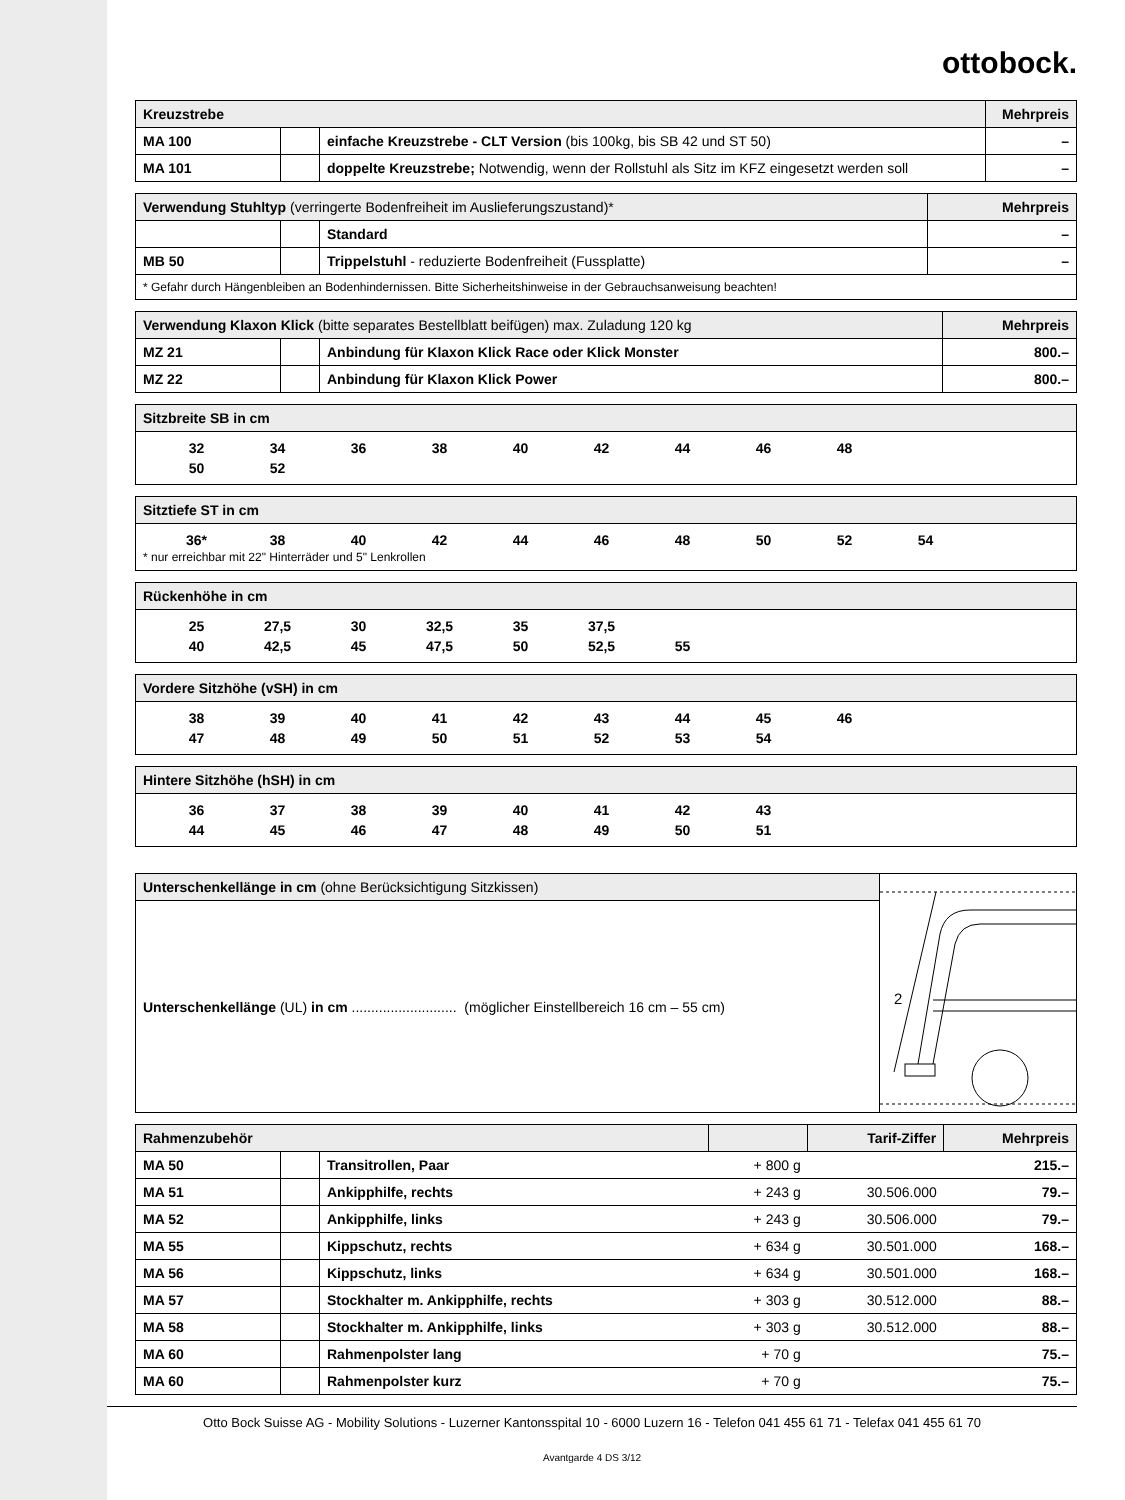ottobock.
| Kreuzstrebe | | | Mehrpreis |
| --- | --- | --- | --- |
| MA 100 | | einfache Kreuzstrebe - CLT Version (bis 100kg, bis SB 42 und ST 50) | – |
| MA 101 | | doppelte Kreuzstrebe; Notwendig, wenn der Rollstuhl als Sitz im KFZ eingesetzt werden soll | – |
| Verwendung Stuhltyp (verringerte Bodenfreiheit im Auslieferungszustand)* | | | Mehrpreis |
| --- | --- | --- | --- |
| | | Standard | – |
| MB 50 | | Trippelstuhl - reduzierte Bodenfreiheit (Fussplatte) | – |
| * Gefahr durch Hängenbleiben an Bodenhindernissen. Bitte Sicherheitshinweise in der Gebrauchsanweisung beachten! | | | |
| Verwendung Klaxon Klick (bitte separates Bestellblatt beifügen) max. Zuladung 120 kg | | | Mehrpreis |
| --- | --- | --- | --- |
| MZ 21 | | Anbindung für Klaxon Klick Race oder Klick Monster | 800.– |
| MZ 22 | | Anbindung für Klaxon Klick Power | 800.– |
Sitzbreite SB in cm
| 32 | 34 | 36 | 38 | 40 | 42 | 44 | 46 | 48 |
| 50 | 52 | | | | | | | |
Sitztiefe ST in cm
| 36* | 38 | 40 | 42 | 44 | 46 | 48 | 50 | 52 | 54 |
* nur erreichbar mit 22" Hinterräder und 5" Lenkrollen
Rückenhöhe in cm
| 25 | 27,5 | 30 | 32,5 | 35 | 37,5 | |
| 40 | 42,5 | 45 | 47,5 | 50 | 52,5 | 55 |
Vordere Sitzhöhe (vSH) in cm
| 38 | 39 | 40 | 41 | 42 | 43 | 44 | 45 | 46 |
| 47 | 48 | 49 | 50 | 51 | 52 | 53 | 54 | |
Hintere Sitzhöhe (hSH) in cm
| 36 | 37 | 38 | 39 | 40 | 41 | 42 | 43 |
| 44 | 45 | 46 | 47 | 48 | 49 | 50 | 51 |
Unterschenkellänge in cm (ohne Berücksichtigung Sitzkissen)
Unterschenkellänge (UL) in cm ........................... (möglicher Einstellbereich 16 cm – 55 cm)
2
| Rahmenzubehör | | | | Tarif-Ziffer | Mehrpreis |
| --- | --- | --- | --- | --- | --- |
| MA 50 | | Transitrollen, Paar | + 800 g | | 215.– |
| MA 51 | | Ankipphilfe, rechts | + 243 g | 30.506.000 | 79.– |
| MA 52 | | Ankipphilfe, links | + 243 g | 30.506.000 | 79.– |
| MA 55 | | Kippschutz, rechts | + 634 g | 30.501.000 | 168.– |
| MA 56 | | Kippschutz, links | + 634 g | 30.501.000 | 168.– |
| MA 57 | | Stockhalter m. Ankipphilfe, rechts | + 303 g | 30.512.000 | 88.– |
| MA 58 | | Stockhalter m. Ankipphilfe, links | + 303 g | 30.512.000 | 88.– |
| MA 60 | | Rahmenpolster lang | + 70 g | | 75.– |
| MA 60 | | Rahmenpolster kurz | + 70 g | | 75.– |
Otto Bock Suisse AG - Mobility Solutions - Luzerner Kantonsspital 10 - 6000 Luzern 16 - Telefon 041 455 61 71 - Telefax 041 455 61 70
Avantgarde 4 DS 3/12